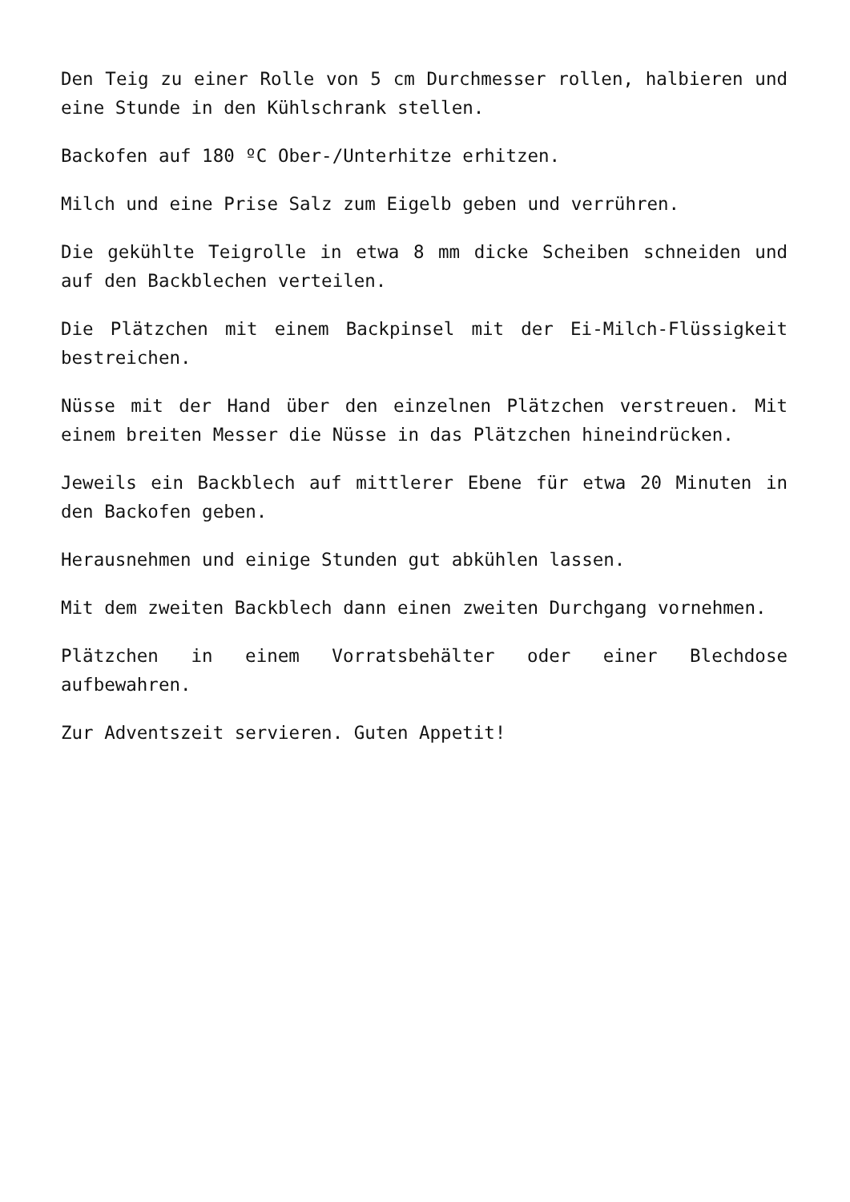Den Teig zu einer Rolle von 5 cm Durchmesser rollen, halbieren und eine Stunde in den Kühlschrank stellen.
Backofen auf 180 ºC Ober-/Unterhitze erhitzen.
Milch und eine Prise Salz zum Eigelb geben und verrühren.
Die gekühlte Teigrolle in etwa 8 mm dicke Scheiben schneiden und auf den Backblechen verteilen.
Die Plätzchen mit einem Backpinsel mit der Ei-Milch-Flüssigkeit bestreichen.
Nüsse mit der Hand über den einzelnen Plätzchen verstreuen. Mit einem breiten Messer die Nüsse in das Plätzchen hineindrücken.
Jeweils ein Backblech auf mittlerer Ebene für etwa 20 Minuten in den Backofen geben.
Herausnehmen und einige Stunden gut abkühlen lassen.
Mit dem zweiten Backblech dann einen zweiten Durchgang vornehmen.
Plätzchen in einem Vorratsbehälter oder einer Blechdose aufbewahren.
Zur Adventszeit servieren. Guten Appetit!